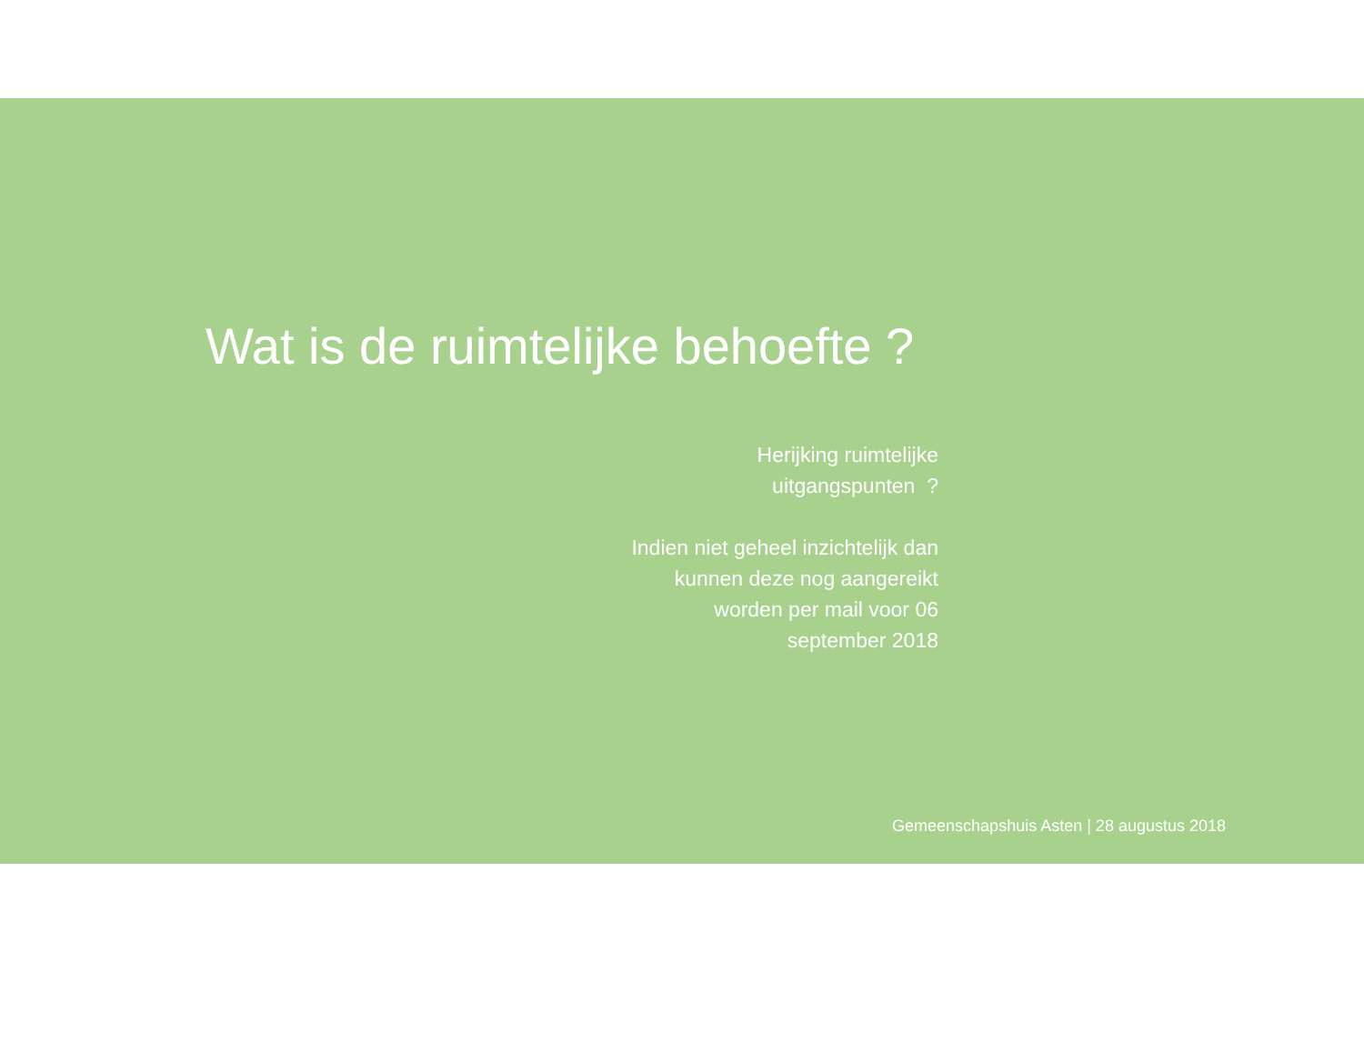Wat is de ruimtelijke behoefte ?
Herijking ruimtelijke
uitgangspunten ?
Indien niet geheel inzichtelijk dan
kunnen deze nog aangereikt
worden per mail voor 06
september 2018
Gemeenschapshuis Asten | 28 augustus 2018